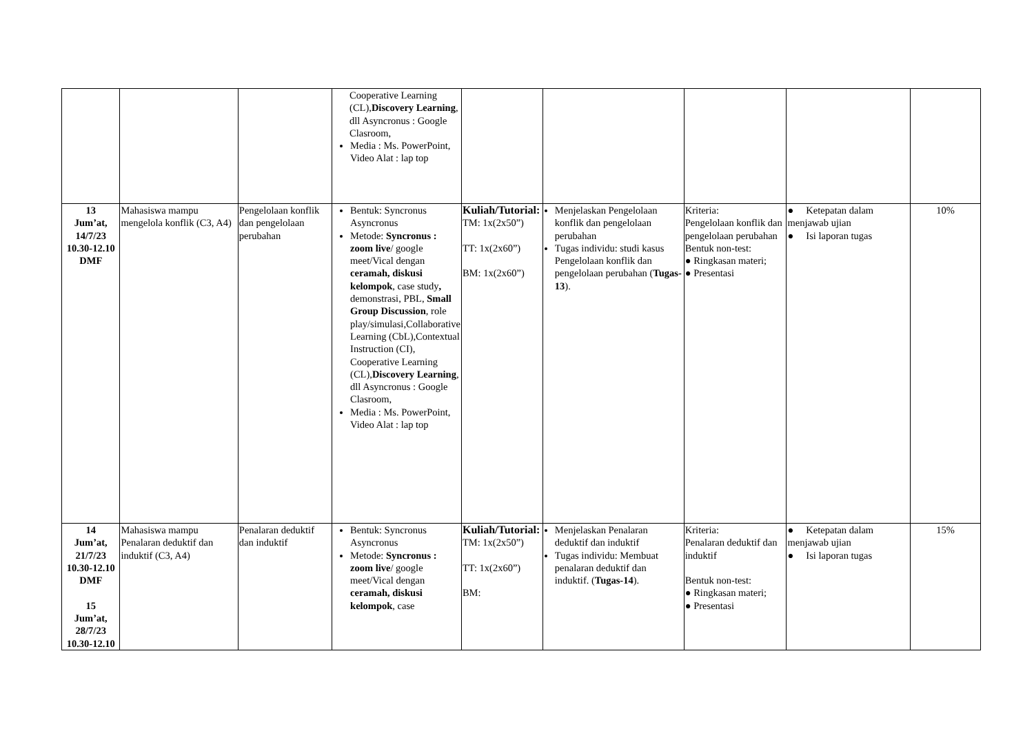| | | | Cooperative Learning (CL), Discovery Learning , dll Asyncronus : Google Clasroom, Media : Ms. PowerPoint, Video Alat : lap top | | | | | |
| 13 Jum’at, 14/7/23 10.30-12.10 DMF | Mahasiswa mampu mengelola konflik (C3, A4) | Pengelolaan konflik dan pengelolaan perubahan | Bentuk: Syncronus Asyncronus Metode: Syncronus : zoom live / google meet/Vical dengan ceramah, diskusi kelompok , case study , demonstrasi, PBL, Small Group Discussion , role play/simulasi,Collaborative Learning (CbL),Contextual Instruction (CI), Cooperative Learning (CL), Discovery Learning , dll Asyncronus : Google Clasroom, Media : Ms. PowerPoint, Video Alat : lap top | Kuliah/Tutorial: TM: 1x(2x50”) TT: 1x(2x60”) BM: 1x(2x60”) | Menjelaskan Pengelolaan konflik dan pengelolaan perubahan Tugas individu: studi kasus Pengelolaan konflik dan pengelolaan perubahan ( Tugas-13 ). | Kriteria: Pengelolaan konflik dan pengelolaan perubahan Bentuk non-test: ● Ringkasan materi; ● Presentasi | ● Ketepatan dalam menjawab ujian ● Isi laporan tugas | 10% |
| 14 Jum’at, 21/7/23 10.30-12.10 DMF 15 Jum’at, 28/7/23 10.30-12.10 | Mahasiswa mampu Penalaran deduktif dan induktif (C3, A4) | Penalaran deduktif dan induktif | Bentuk: Syncronus Asyncronus Metode: Syncronus : zoom live / google meet/Vical dengan ceramah, diskusi kelompok , case | Kuliah/Tutorial: TM: 1x(2x50”) TT: 1x(2x60”) BM: | Menjelaskan Penalaran deduktif dan induktif Tugas individu: Membuat penalaran deduktif dan induktif. ( Tugas-14 ). | Kriteria: Penalaran deduktif dan induktif Bentuk non-test: ● Ringkasan materi; ● Presentasi | ● Ketepatan dalam menjawab ujian ● Isi laporan tugas | 15% |